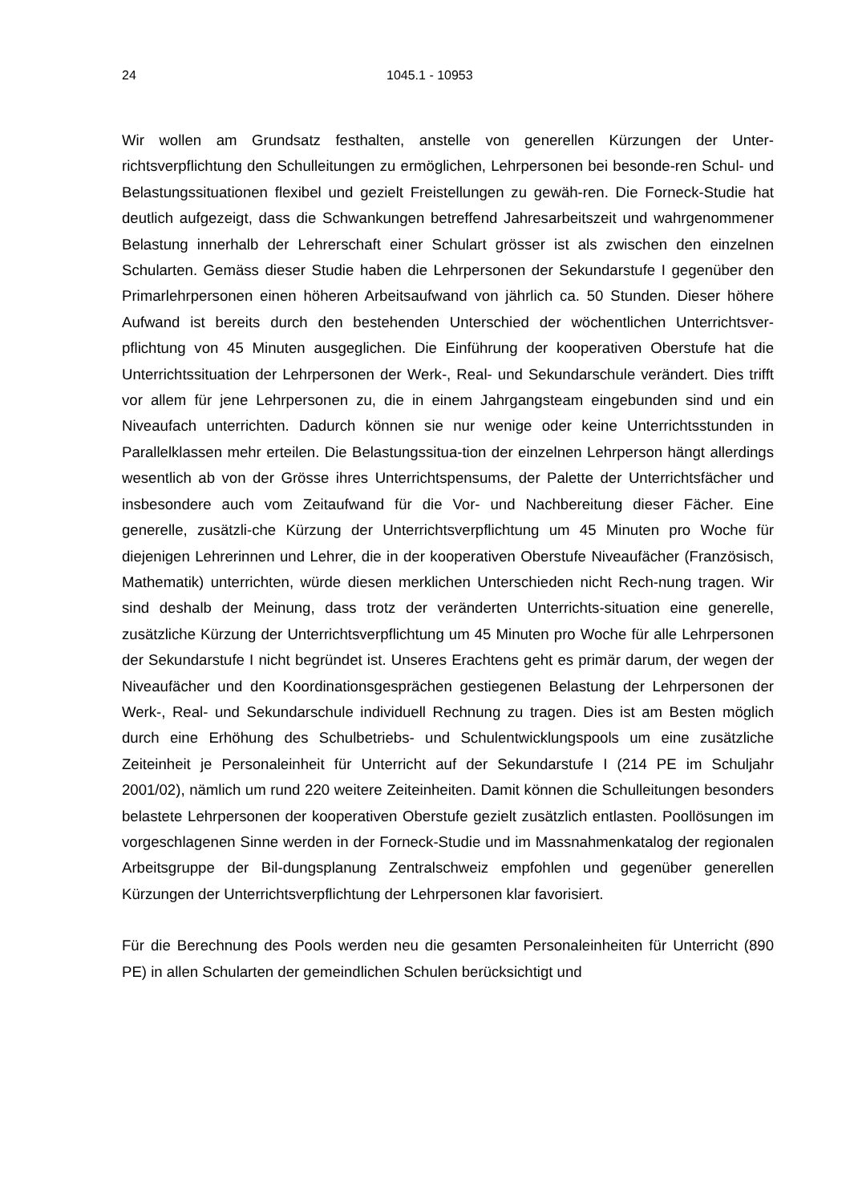24 1045.1 - 10953
Wir wollen am Grundsatz festhalten, anstelle von generellen Kürzungen der Unter-richtsverpflichtung den Schulleitungen zu ermöglichen, Lehrpersonen bei besonde-ren Schul- und Belastungssituationen flexibel und gezielt Freistellungen zu gewäh-ren. Die Forneck-Studie hat deutlich aufgezeigt, dass die Schwankungen betreffend Jahresarbeitszeit und wahrgenommener Belastung innerhalb der Lehrerschaft einer Schulart grösser ist als zwischen den einzelnen Schularten. Gemäss dieser Studie haben die Lehrpersonen der Sekundarstufe I gegenüber den Primarlehrpersonen einen höheren Arbeitsaufwand von jährlich ca. 50 Stunden. Dieser höhere Aufwand ist bereits durch den bestehenden Unterschied der wöchentlichen Unterrichtsver-pflichtung von 45 Minuten ausgeglichen. Die Einführung der kooperativen Oberstufe hat die Unterrichtssituation der Lehrpersonen der Werk-, Real- und Sekundarschule verändert. Dies trifft vor allem für jene Lehrpersonen zu, die in einem Jahrgangsteam eingebunden sind und ein Niveaufach unterrichten. Dadurch können sie nur wenige oder keine Unterrichtsstunden in Parallelklassen mehr erteilen. Die Belastungssitua-tion der einzelnen Lehrperson hängt allerdings wesentlich ab von der Grösse ihres Unterrichtspensums, der Palette der Unterrichtsfächer und insbesondere auch vom Zeitaufwand für die Vor- und Nachbereitung dieser Fächer. Eine generelle, zusätzli-che Kürzung der Unterrichtsverpflichtung um 45 Minuten pro Woche für diejenigen Lehrerinnen und Lehrer, die in der kooperativen Oberstufe Niveaufächer (Französisch, Mathematik) unterrichten, würde diesen merklichen Unterschieden nicht Rech-nung tragen. Wir sind deshalb der Meinung, dass trotz der veränderten Unterrichts-situation eine generelle, zusätzliche Kürzung der Unterrichtsverpflichtung um 45 Minuten pro Woche für alle Lehrpersonen der Sekundarstufe I nicht begründet ist. Unseres Erachtens geht es primär darum, der wegen der Niveaufächer und den Koordinationsgesprächen gestiegenen Belastung der Lehrpersonen der Werk-, Real- und Sekundarschule individuell Rechnung zu tragen. Dies ist am Besten möglich durch eine Erhöhung des Schulbetriebs- und Schulentwicklungspools um eine zusätzliche Zeiteinheit je Personaleinheit für Unterricht auf der Sekundarstufe I (214 PE im Schuljahr 2001/02), nämlich um rund 220 weitere Zeiteinheiten. Damit können die Schulleitungen besonders belastete Lehrpersonen der kooperativen Oberstufe gezielt zusätzlich entlasten. Poollösungen im vorgeschlagenen Sinne werden in der Forneck-Studie und im Massnahmenkatalog der regionalen Arbeitsgruppe der Bil-dungsplanung Zentralschweiz empfohlen und gegenüber generellen Kürzungen der Unterrichtsverpflichtung der Lehrpersonen klar favorisiert.
Für die Berechnung des Pools werden neu die gesamten Personaleinheiten für Unterricht (890 PE) in allen Schularten der gemeindlichen Schulen berücksichtigt und